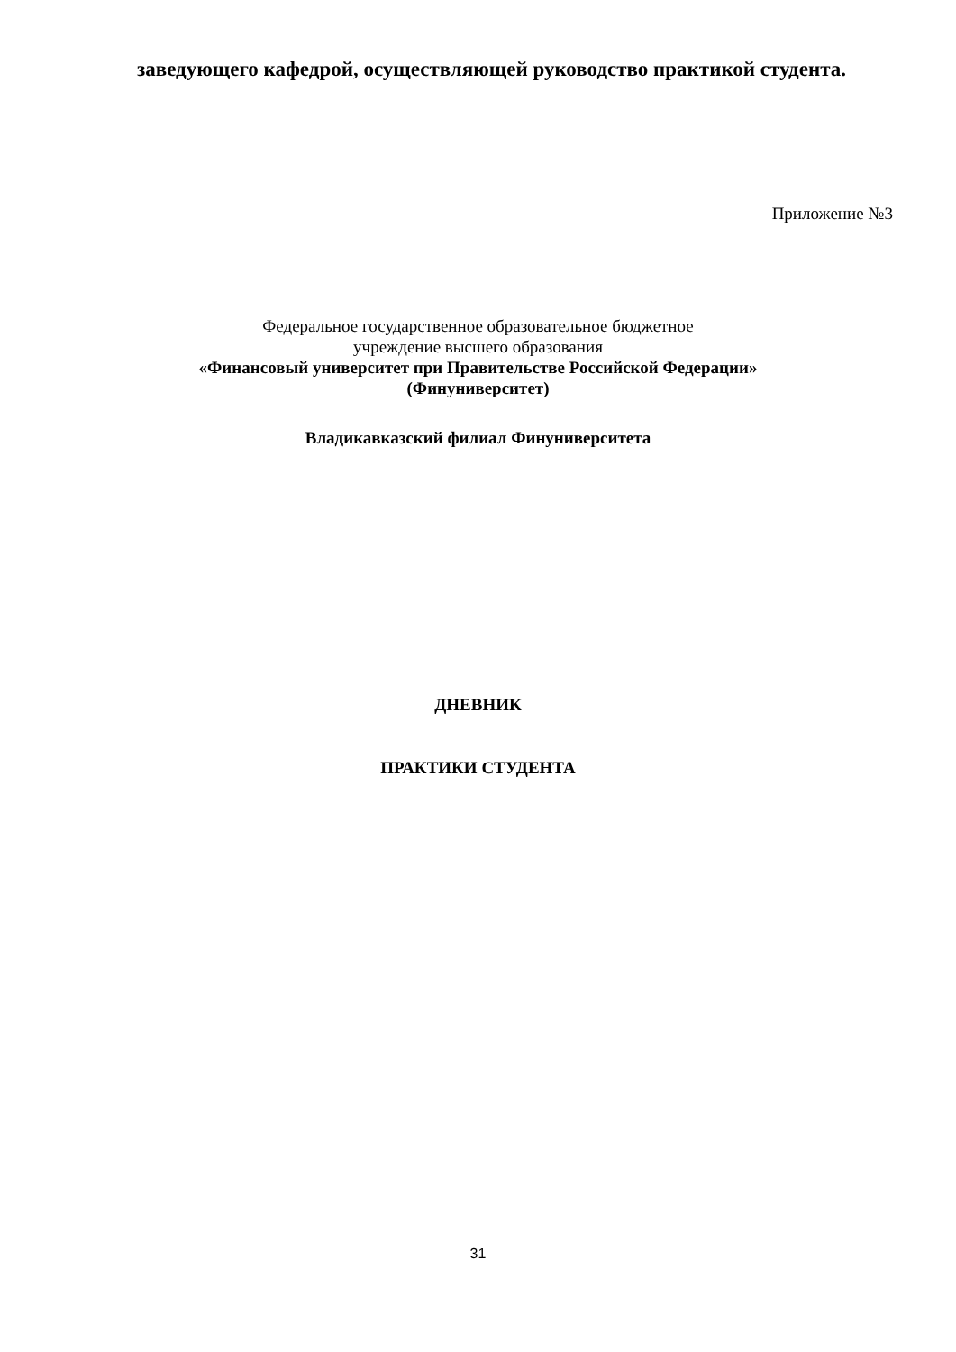заведующего кафедрой, осуществляющей руководство практикой студента.
Приложение №3
Федеральное государственное образовательное бюджетное
учреждение высшего образования
«Финансовый университет при Правительстве Российской Федерации»
(Финуниверситет)
Владикавказский филиал Финуниверситета
ДНЕВНИК
ПРАКТИКИ СТУДЕНТА
31